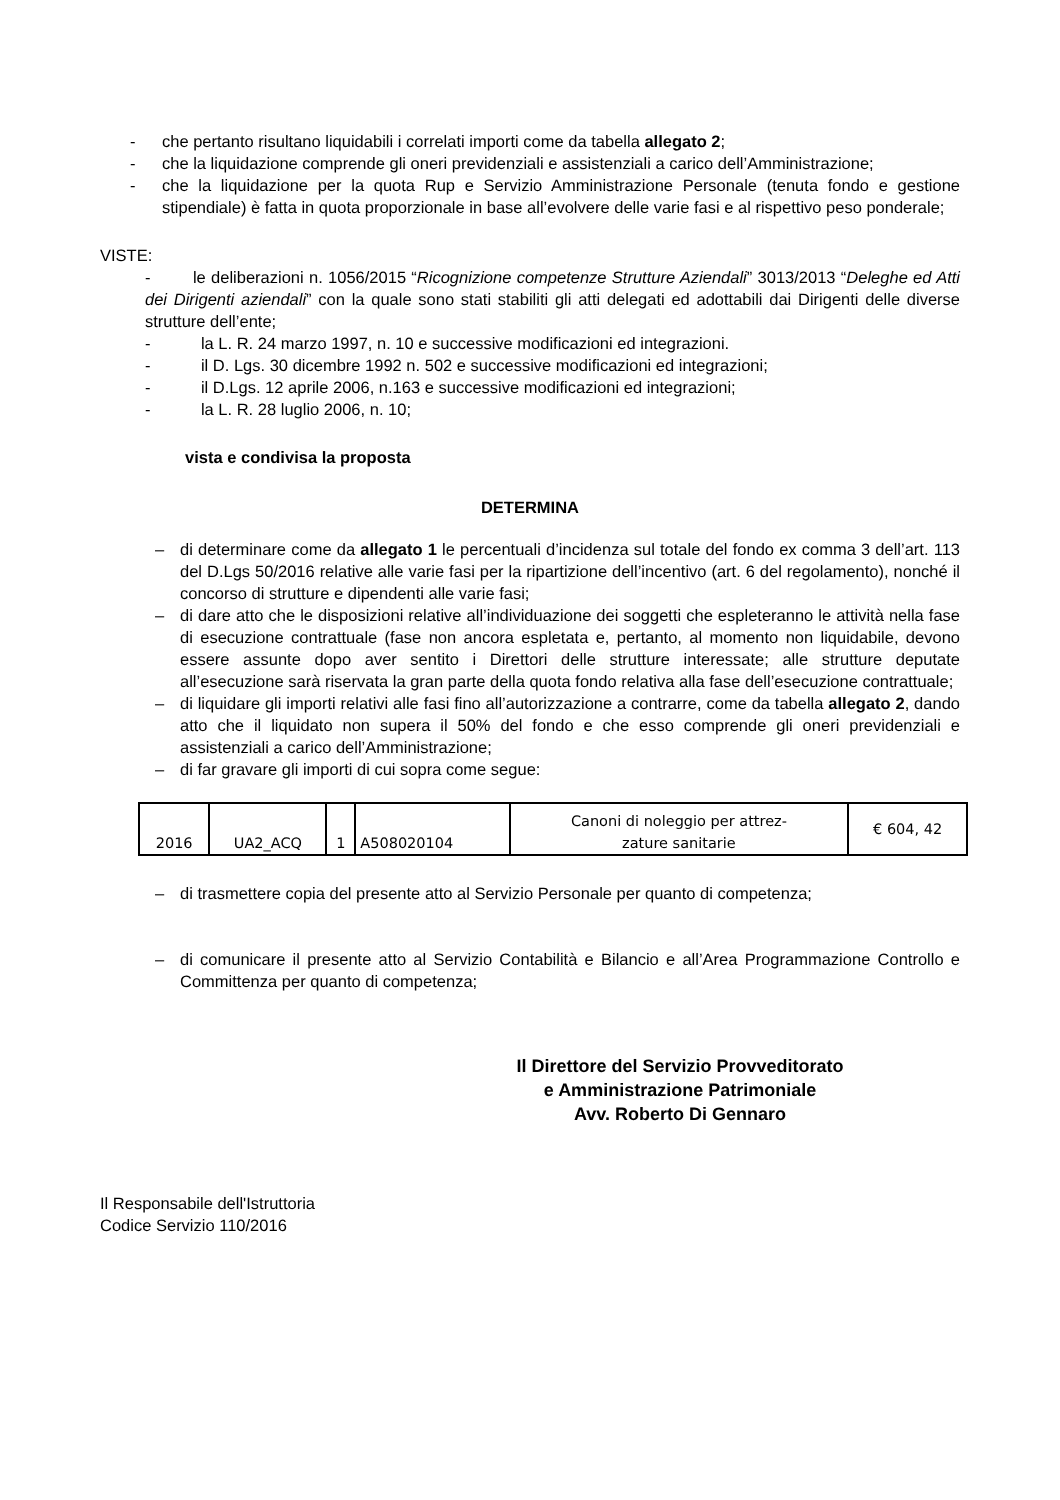- che pertanto risultano liquidabili i correlati importi come da tabella allegato 2;
- che la liquidazione comprende gli oneri previdenziali e assistenziali a carico dell’Amministrazione;
- che la liquidazione per la quota Rup e Servizio Amministrazione Personale (tenuta fondo e gestione stipendiale) è fatta in quota proporzionale in base all’evolvere delle varie fasi e al rispettivo peso ponderale;
VISTE:
- le deliberazioni n. 1056/2015 “Ricognizione competenze Strutture Aziendali” 3013/2013 “Deleghe ed Atti dei Dirigenti aziendali” con la quale sono stati stabiliti gli atti delegati ed adottabili dai Dirigenti delle diverse strutture dell’ente;
- la L. R. 24 marzo 1997, n. 10 e successive modificazioni ed integrazioni.
- il D. Lgs. 30 dicembre 1992 n. 502 e successive modificazioni ed integrazioni;
- il D.Lgs. 12 aprile 2006, n.163 e successive modificazioni ed integrazioni;
- la L. R. 28 luglio 2006, n. 10;
vista e condivisa la proposta
DETERMINA
– di determinare come da allegato 1 le percentuali d’incidenza sul totale del fondo ex comma 3 dell’art. 113 del D.Lgs 50/2016 relative alle varie fasi per la ripartizione dell’incentivo (art. 6 del regolamento), nonché il concorso di strutture e dipendenti alle varie fasi;
– di dare atto che le disposizioni relative all’individuazione dei soggetti che espleteranno le attività nella fase di esecuzione contrattuale (fase non ancora espletata e, pertanto, al momento non liquidabile, devono essere assunte dopo aver sentito i Direttori delle strutture interessate; alle strutture deputate all’esecuzione sarà riservata la gran parte della quota fondo relativa alla fase dell’esecuzione contrattuale;
– di liquidare gli importi relativi alle fasi fino all’autorizzazione a contrarre, come da tabella allegato 2, dando atto che il liquidato non supera il 50% del fondo e che esso comprende gli oneri previdenziali e assistenziali a carico dell’Amministrazione;
– di far gravare gli importi di cui sopra come segue:
| 2016 | UA2_ACQ | 1 | A508020104 | Canoni di noleggio per attrez- zature sanitarie | € 604, 42 |
– di trasmettere copia del presente atto al Servizio Personale per quanto di competenza;
– di comunicare il presente atto al Servizio Contabilità e Bilancio e all’Area Programmazione Controllo e Committenza per quanto di competenza;
Il Direttore del Servizio Provveditorato
e Amministrazione Patrimoniale
Avv. Roberto Di Gennaro
Il Responsabile dell'Istruttoria
Codice Servizio 110/2016